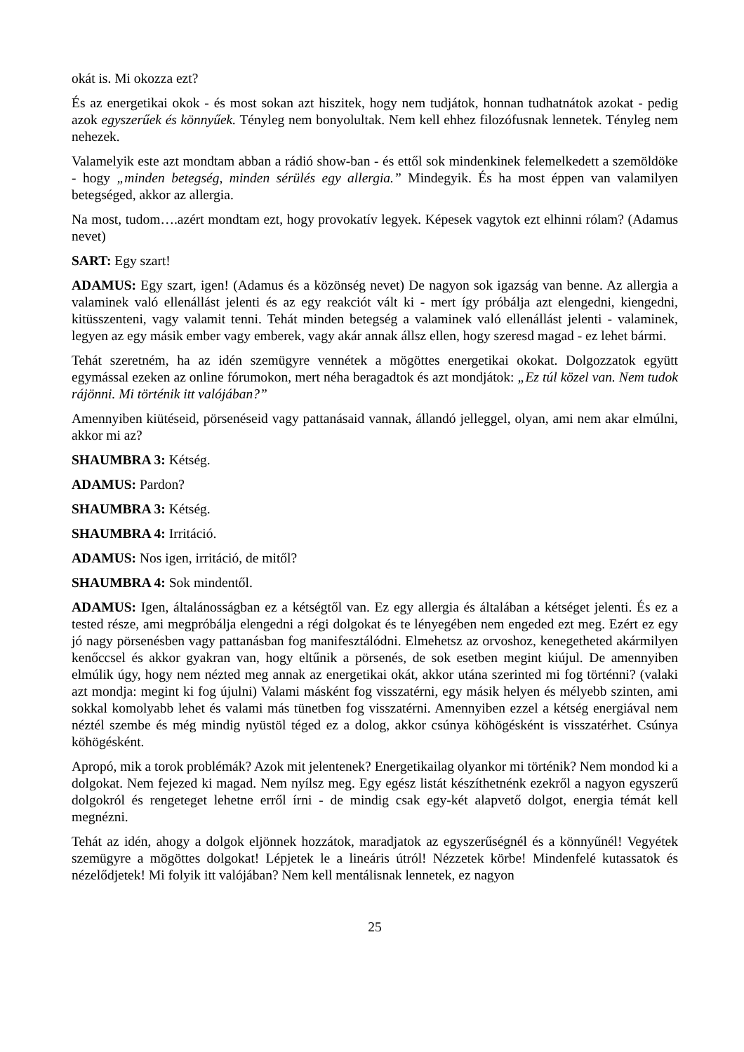okát is. Mi okozza ezt?
És az energetikai okok - és most sokan azt hiszitek, hogy nem tudjátok, honnan tudhatnátok azokat - pedig azok egyszerűek és könnyűek. Tényleg nem bonyolultak. Nem kell ehhez filozófusnak lennetek. Tényleg nem nehezek.
Valamelyik este azt mondtam abban a rádió show-ban - és ettől sok mindenkinek felemelkedett a szemöldöke - hogy „minden betegség, minden sérülés egy allergia.” Mindegyik. És ha most éppen van valamilyen betegséged, akkor az allergia.
Na most, tudom….azért mondtam ezt, hogy provokatív legyek. Képesek vagytok ezt elhinni rólam? (Adamus nevet)
SART: Egy szart!
ADAMUS: Egy szart, igen! (Adamus és a közönség nevet) De nagyon sok igazság van benne. Az allergia a valaminek való ellenállást jelenti és az egy reakciót vált ki - mert így próbálja azt elengedni, kiengedni, kitüsszenteni, vagy valamit tenni. Tehát minden betegség a valaminek való ellenállást jelenti - valaminek, legyen az egy másik ember vagy emberek, vagy akár annak állsz ellen, hogy szeresd magad - ez lehet bármi.
Tehát szeretném, ha az idén szemügyre vennétek a mögöttes energetikai okokat. Dolgozzatok együtt egymással ezeken az online fórumokon, mert néha beragadtok és azt mondjátok: „Ez túl közel van. Nem tudok rájönni. Mi történik itt valójában?”
Amennyiben kiütéseid, pörsenéseid vagy pattanásaid vannak, állandó jelleggel, olyan, ami nem akar elmúlni, akkor mi az?
SHAUMBRA 3: Kétség.
ADAMUS: Pardon?
SHAUMBRA 3: Kétség.
SHAUMBRA 4: Irritáció.
ADAMUS: Nos igen, irritáció, de mitől?
SHAUMBRA 4: Sok mindentől.
ADAMUS: Igen, általánosságban ez a kétségtől van. Ez egy allergia és általában a kétséget jelenti. És ez a tested része, ami megpróbálja elengedni a régi dolgokat és te lényegében nem engeded ezt meg. Ezért ez egy jó nagy pörsenésben vagy pattanásban fog manifesztálódni. Elmehetsz az orvoshoz, kenegetheted akármilyen kenőccsel és akkor gyakran van, hogy eltűnik a pörsenés, de sok esetben megint kiújul. De amennyiben elmúlik úgy, hogy nem nézted meg annak az energetikai okát, akkor utána szerinted mi fog történni? (valaki azt mondja: megint ki fog újulni) Valami másként fog visszatérni, egy másik helyen és mélyebb szinten, ami sokkal komolyabb lehet és valami más tünetben fog visszatérni. Amennyiben ezzel a kétség energiával nem néztél szembe és még mindig nyüstöl téged ez a dolog, akkor csúnya köhögésként is visszatérhet. Csúnya köhögésként.
Apropó, mik a torok problémák? Azok mit jelentenek? Energetikailag olyankor mi történik? Nem mondod ki a dolgokat. Nem fejezed ki magad. Nem nyílsz meg. Egy egész listát készíthetnénk ezekről a nagyon egyszerű dolgokról és rengeteget lehetne erről írni - de mindig csak egy-két alapvető dolgot, energia témát kell megnézni.
Tehát az idén, ahogy a dolgok eljönnek hozzátok, maradjatok az egyszerűségnél és a könnyűnél! Vegyétek szemügyre a mögöttes dolgokat! Lépjetek le a lineáris útról! Nézzetek körbe! Mindenfelé kutassatok és nézelődjetek! Mi folyik itt valójában? Nem kell mentálisnak lennetek, ez nagyon
25